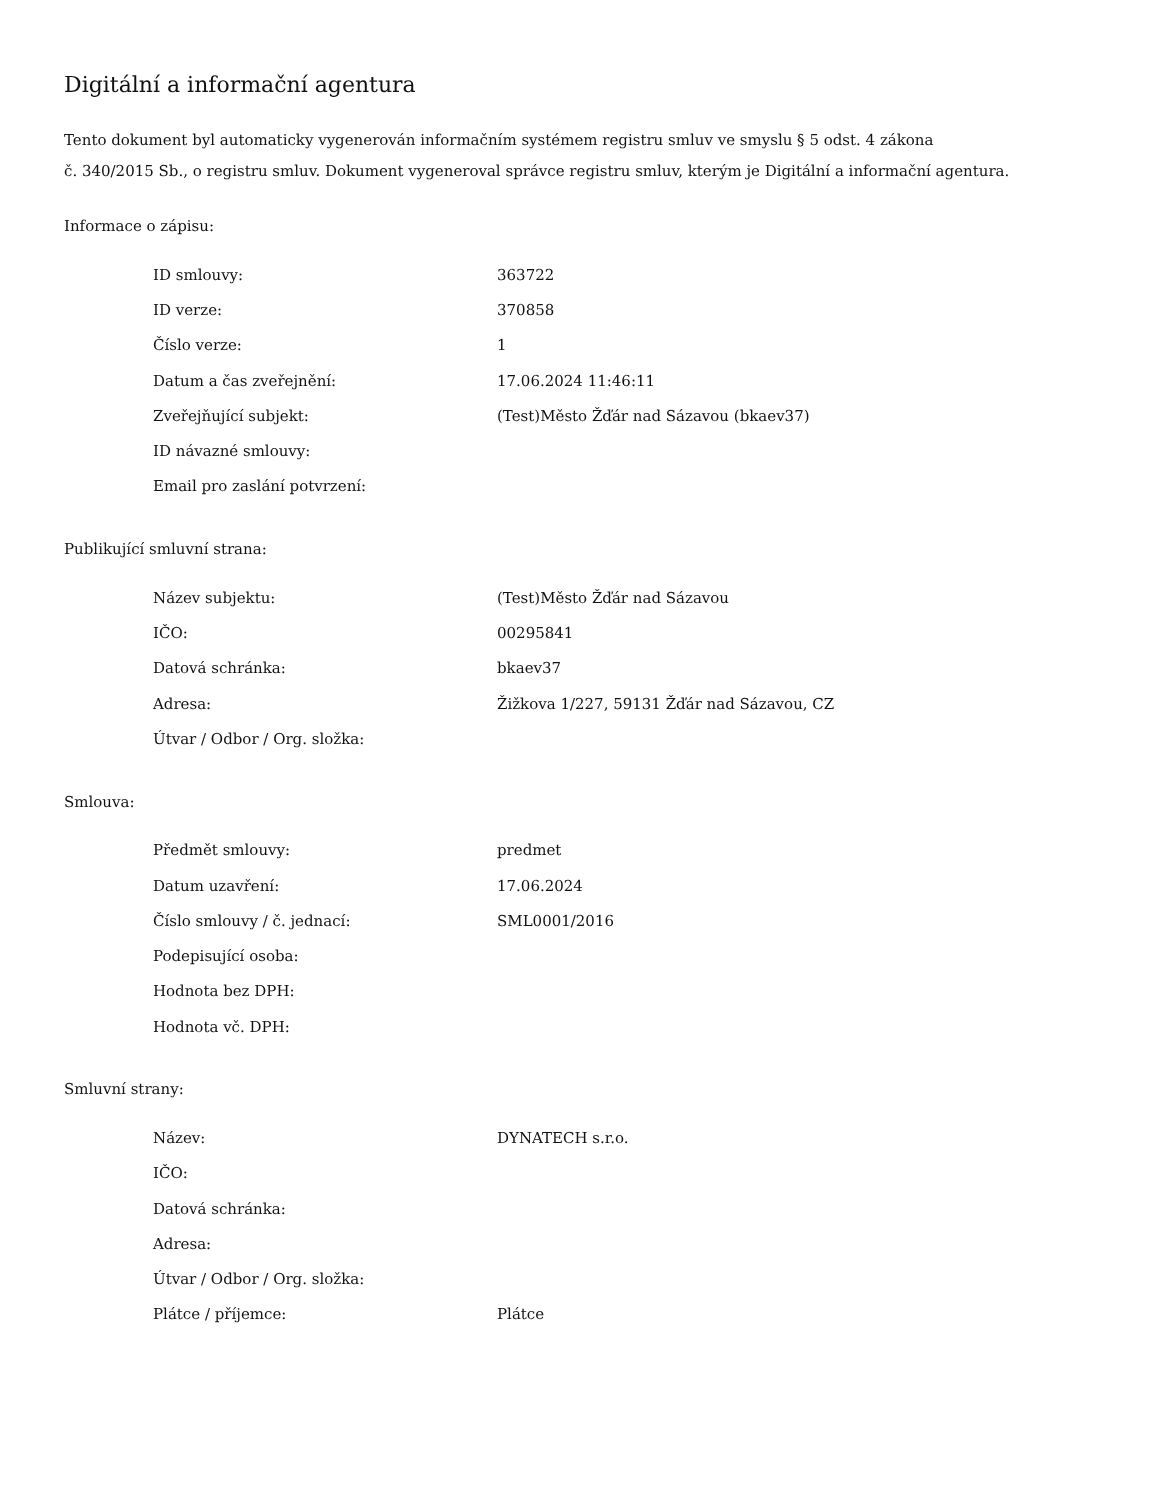Digitální a informační agentura
Tento dokument byl automaticky vygenerován informačním systémem registru smluv ve smyslu § 5 odst. 4 zákona
č. 340/2015 Sb., o registru smluv. Dokument vygeneroval správce registru smluv, kterým je Digitální a informační agentura.
Informace o zápisu:
| ID smlouvy: | 363722 |
| ID verze: | 370858 |
| Číslo verze: | 1 |
| Datum a čas zveřejnění: | 17.06.2024 11:46:11 |
| Zveřejňující subjekt: | (Test)Město Žďár nad Sázavou (bkaev37) |
| ID návazné smlouvy: | |
| Email pro zaslání potvrzení: | |
Publikující smluvní strana:
| Název subjektu: | (Test)Město Žďár nad Sázavou |
| IČO: | 00295841 |
| Datová schránka: | bkaev37 |
| Adresa: | Žižkova 1/227, 59131 Žďár nad Sázavou, CZ |
| Útvar / Odbor / Org. složka: | |
Smlouva:
| Předmět smlouvy: | predmet |
| Datum uzavření: | 17.06.2024 |
| Číslo smlouvy / č. jednací: | SML0001/2016 |
| Podepisující osoba: | |
| Hodnota bez DPH: | |
| Hodnota vč. DPH: | |
Smluvní strany:
| Název: | DYNATECH s.r.o. |
| IČO: | |
| Datová schránka: | |
| Adresa: | |
| Útvar / Odbor / Org. složka: | |
| Plátce / příjemce: | Plátce |